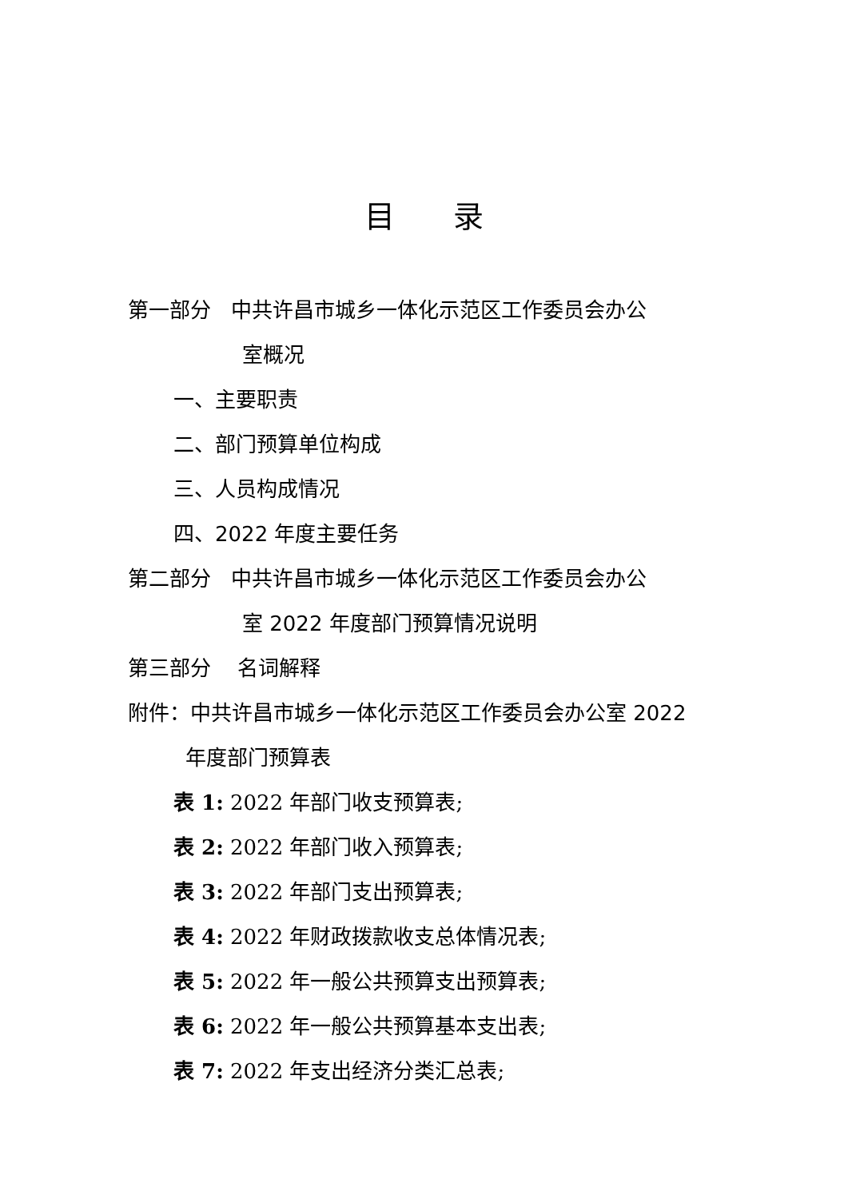目 录
第一部分 中共许昌市城乡一体化示范区工作委员会办公
室概况
一、主要职责
二、部门预算单位构成
三、人员构成情况
四、2022 年度主要任务
第二部分 中共许昌市城乡一体化示范区工作委员会办公
室 2022 年度部门预算情况说明
第三部分 名词解释
附件：中共许昌市城乡一体化示范区工作委员会办公室 2022
年度部门预算表
表 1: 2022 年部门收支预算表;
表 2: 2022 年部门收入预算表;
表 3: 2022 年部门支出预算表;
表 4: 2022 年财政拨款收支总体情况表;
表 5: 2022 年一般公共预算支出预算表;
表 6: 2022 年一般公共预算基本支出表;
表 7: 2022 年支出经济分类汇总表;